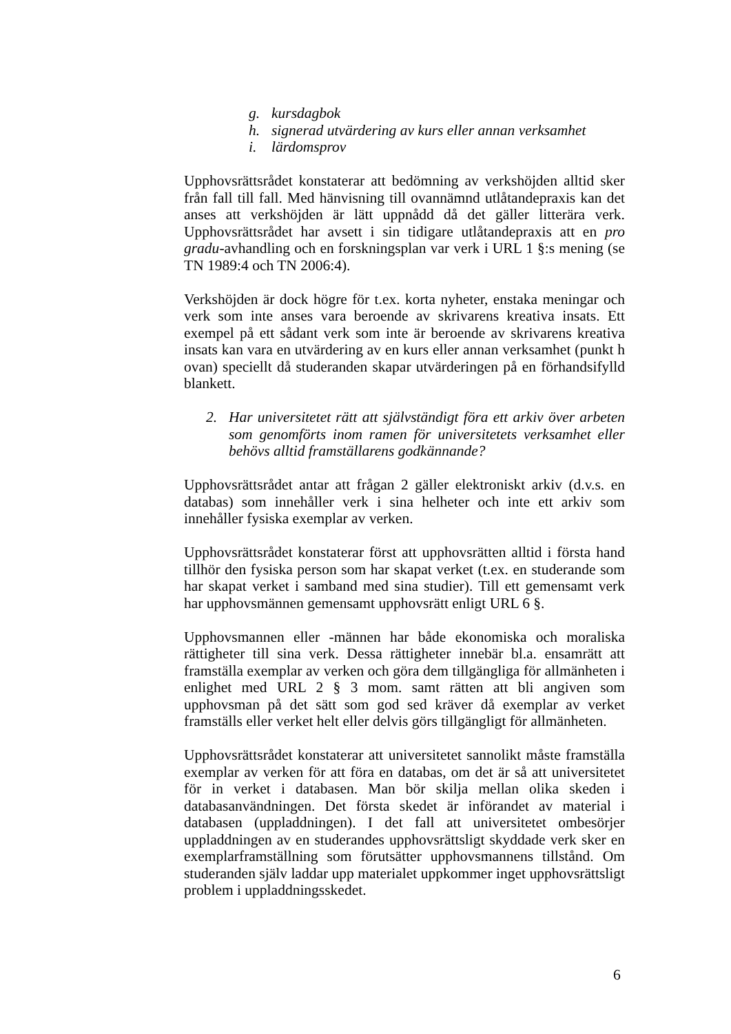g. kursdagbok
h. signerad utvärdering av kurs eller annan verksamhet
i. lärdomsprov
Upphovsrättsrådet konstaterar att bedömning av verkshöjden alltid sker från fall till fall. Med hänvisning till ovannämnd utlåtandepraxis kan det anses att verkshöjden är lätt uppnådd då det gäller litterära verk. Upphovsrättsrådet har avsett i sin tidigare utlåtandepraxis att en pro gradu-avhandling och en forskningsplan var verk i URL 1 §:s mening (se TN 1989:4 och TN 2006:4).
Verkshöjden är dock högre för t.ex. korta nyheter, enstaka meningar och verk som inte anses vara beroende av skrivarens kreativa insats. Ett exempel på ett sådant verk som inte är beroende av skrivarens kreativa insats kan vara en utvärdering av en kurs eller annan verksamhet (punkt h ovan) speciellt då studeranden skapar utvärderingen på en förhandsifylld blankett.
2. Har universitetet rätt att självständigt föra ett arkiv över arbeten som genomförts inom ramen för universitetets verksamhet eller behövs alltid framställarens godkännande?
Upphovsrättsrådet antar att frågan 2 gäller elektroniskt arkiv (d.v.s. en databas) som innehåller verk i sina helheter och inte ett arkiv som innehåller fysiska exemplar av verken.
Upphovsrättsrådet konstaterar först att upphovsrätten alltid i första hand tillhör den fysiska person som har skapat verket (t.ex. en studerande som har skapat verket i samband med sina studier). Till ett gemensamt verk har upphovsmännen gemensamt upphovsrätt enligt URL 6 §.
Upphovsmannen eller -männen har både ekonomiska och moraliska rättigheter till sina verk. Dessa rättigheter innebär bl.a. ensamrätt att framställa exemplar av verken och göra dem tillgängliga för allmänheten i enlighet med URL 2 § 3 mom. samt rätten att bli angiven som upphovsman på det sätt som god sed kräver då exemplar av verket framställs eller verket helt eller delvis görs tillgängligt för allmänheten.
Upphovsrättsrådet konstaterar att universitetet sannolikt måste framställa exemplar av verken för att föra en databas, om det är så att universitetet för in verket i databasen. Man bör skilja mellan olika skeden i databasanvändningen. Det första skedet är införandet av material i databasen (uppladdningen). I det fall att universitetet ombesörjer uppladdningen av en studerandes upphovsrättsligt skyddade verk sker en exemplarframställning som förutsätter upphovsmannens tillstånd. Om studeranden själv laddar upp materialet uppkommer inget upphovsrättsligt problem i uppladdningsskedet.
6